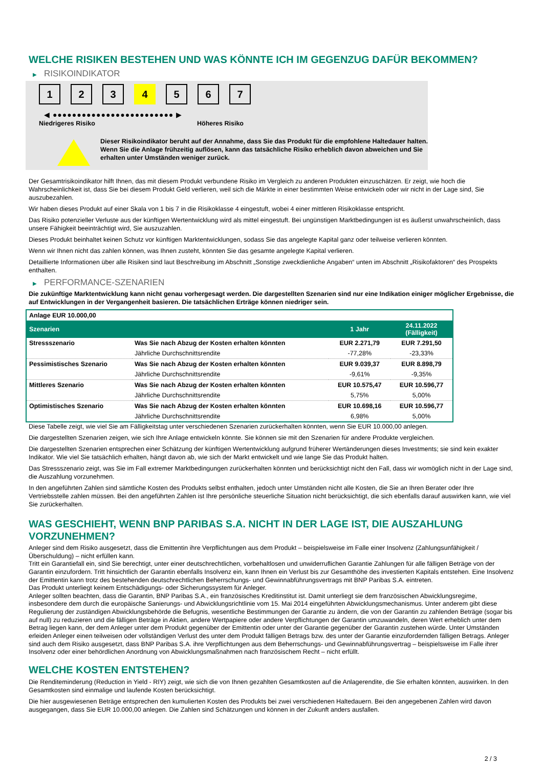WELCHE RISIKEN BESTEHEN UND WAS KÖNNTE ICH IM GEGENZUG DAFÜR BEKOMMEN?
▶ RISIKOINDIKATOR
1 2 3 4 5 6 7
◀ ●●●●●●●●●●●●●●●●●●●●●●●●● ▶
Niedrigeres Risiko Höheres Risiko
Dieser Risikoindikator beruht auf der Annahme, dass Sie das Produkt für die empfohlene Haltedauer halten.
Wenn Sie die Anlage frühzeitig auflösen, kann das tatsächliche Risiko erheblich davon abweichen und Sie erhalten unter Umständen weniger zurück.
Der Gesamtrisikoindikator hilft Ihnen, das mit diesem Produkt verbundene Risiko im Vergleich zu anderen Produkten einzuschätzen. Er zeigt, wie hoch die Wahrscheinlichkeit ist, dass Sie bei diesem Produkt Geld verlieren, weil sich die Märkte in einer bestimmten Weise entwickeln oder wir nicht in der Lage sind, Sie auszubezahlen.
Wir haben dieses Produkt auf einer Skala von 1 bis 7 in die Risikoklasse 4 eingestuft, wobei 4 einer mittleren Risikoklasse entspricht.
Das Risiko potenzieller Verluste aus der künftigen Wertentwicklung wird als mittel eingestuft. Bei ungünstigen Marktbedingungen ist es äußerst unwahrscheinlich, dass unsere Fähigkeit beeinträchtigt wird, Sie auszuzahlen.
Dieses Produkt beinhaltet keinen Schutz vor künftigen Marktentwicklungen, sodass Sie das angelegte Kapital ganz oder teilweise verlieren könnten.
Wenn wir Ihnen nicht das zahlen können, was Ihnen zusteht, könnten Sie das gesamte angelegte Kapital verlieren.
Detaillierte Informationen über alle Risiken sind laut Beschreibung im Abschnitt „Sonstige zweckdienliche Angaben“ unten im Abschnitt „Risikofaktoren“ des Prospekts enthalten.
▶ PERFORMANCE-SZENARIEN
Die zukünftige Marktentwicklung kann nicht genau vorhergesagt werden. Die dargestellten Szenarien sind nur eine Indikation einiger möglicher Ergebnisse, die auf Entwicklungen in der Vergangenheit basieren. Die tatsächlichen Erträge können niedriger sein.
| Anlage EUR 10.000,00 | | | |
| Szenarien | | 1 Jahr | 24.11.2022 (Fälligkeit) |
| Stressszenario | Was Sie nach Abzug der Kosten erhalten könnten | EUR 2.271,79 | EUR 7.291,50 |
| | Jährliche Durchschnittsrendite | -77,28% | -23,33% |
| Pessimistisches Szenario | Was Sie nach Abzug der Kosten erhalten könnten | EUR 9.039,37 | EUR 8.898,79 |
| | Jährliche Durchschnittsrendite | -9,61% | -9,35% |
| Mittleres Szenario | Was Sie nach Abzug der Kosten erhalten könnten | EUR 10.575,47 | EUR 10.596,77 |
| | Jährliche Durchschnittsrendite | 5,75% | 5,00% |
| Optimistisches Szenario | Was Sie nach Abzug der Kosten erhalten könnten | EUR 10.698,16 | EUR 10.596,77 |
| | Jährliche Durchschnittsrendite | 6,98% | 5,00% |
Diese Tabelle zeigt, wie viel Sie am Fälligkeitstag unter verschiedenen Szenarien zurückerhalten könnten, wenn Sie EUR 10.000,00 anlegen.
Die dargestellten Szenarien zeigen, wie sich Ihre Anlage entwickeln könnte. Sie können sie mit den Szenarien für andere Produkte vergleichen.
Die dargestellten Szenarien entsprechen einer Schätzung der künftigen Wertentwicklung aufgrund früherer Wertänderungen dieses Investments; sie sind kein exakter Indikator. Wie viel Sie tatsächlich erhalten, hängt davon ab, wie sich der Markt entwickelt und wie lange Sie das Produkt halten.
Das Stressszenario zeigt, was Sie im Fall extremer Marktbedingungen zurückerhalten könnten und berücksichtigt nicht den Fall, dass wir womöglich nicht in der Lage sind, die Auszahlung vorzunehmen.
In den angeführten Zahlen sind sämtliche Kosten des Produkts selbst enthalten, jedoch unter Umständen nicht alle Kosten, die Sie an Ihren Berater oder Ihre Vertriebsstelle zahlen müssen. Bei den angeführten Zahlen ist Ihre persönliche steuerliche Situation nicht berücksichtigt, die sich ebenfalls darauf auswirken kann, wie viel Sie zurückerhalten.
WAS GESCHIEHT, WENN BNP PARIBAS S.A. NICHT IN DER LAGE IST, DIE AUSZAHLUNG VORZUNEHMEN?
Anleger sind dem Risiko ausgesetzt, dass die Emittentin ihre Verpflichtungen aus dem Produkt – beispielsweise im Falle einer Insolvenz (Zahlungsunfähigkeit / Überschuldung) – nicht erfüllen kann.
Tritt ein Garantiefall ein, sind Sie berechtigt, unter einer deutschrechtlichen, vorbehaltlosen und unwiderruflichen Garantie Zahlungen für alle fälligen Beträge von der Garantin einzufordern. Tritt hinsichtlich der Garantin ebenfalls Insolvenz ein, kann Ihnen ein Verlust bis zur Gesamthöhe des investierten Kapitals entstehen. Eine Insolvenz der Emittentin kann trotz des bestehenden deutschrechtlichen Beherrschungs- und Gewinnabführungsvertrags mit BNP Paribas S.A. eintreten.
Das Produkt unterliegt keinem Entschädigungs- oder Sicherungssystem für Anleger.
Anleger sollten beachten, dass die Garantin, BNP Paribas S.A., ein französisches Kreditinstitut ist. Damit unterliegt sie dem französischen Abwicklungsregime, insbesondere dem durch die europäische Sanierungs- und Abwicklungsrichtlinie vom 15. Mai 2014 eingeführten Abwicklungsmechanismus. Unter anderem gibt diese Regulierung der zuständigen Abwicklungsbehörde die Befugnis, wesentliche Bestimmungen der Garantie zu ändern, die von der Garantin zu zahlenden Beträge (sogar bis auf null) zu reduzieren und die fälligen Beträge in Aktien, andere Wertpapiere oder andere Verpflichtungen der Garantin umzuwandeln, deren Wert erheblich unter dem Betrag liegen kann, der dem Anleger unter dem Produkt gegenüber der Emittentin oder unter der Garantie gegenüber der Garantin zustehen würde. Unter Umständen erleiden Anleger einen teilweisen oder vollständigen Verlust des unter dem Produkt fälligen Betrags bzw. des unter der Garantie einzufordernden fälligen Betrags. Anleger sind auch dem Risiko ausgesetzt, dass BNP Paribas S.A. ihre Verpflichtungen aus dem Beherrschungs- und Gewinnabführungsvertrag – beispielsweise im Falle ihrer Insolvenz oder einer behördlichen Anordnung von Abwicklungsmaßnahmen nach französischem Recht – nicht erfüllt.
WELCHE KOSTEN ENTSTEHEN?
Die Renditeminderung (Reduction in Yield - RIY) zeigt, wie sich die von Ihnen gezahlten Gesamtkosten auf die Anlagerendite, die Sie erhalten könnten, auswirken. In den Gesamtkosten sind einmalige und laufende Kosten berücksichtigt.
Die hier ausgewiesenen Beträge entsprechen den kumulierten Kosten des Produkts bei zwei verschiedenen Haltedauern. Bei den angegebenen Zahlen wird davon ausgegangen, dass Sie EUR 10.000,00 anlegen. Die Zahlen sind Schätzungen und können in der Zukunft anders ausfallen.
2 / 3